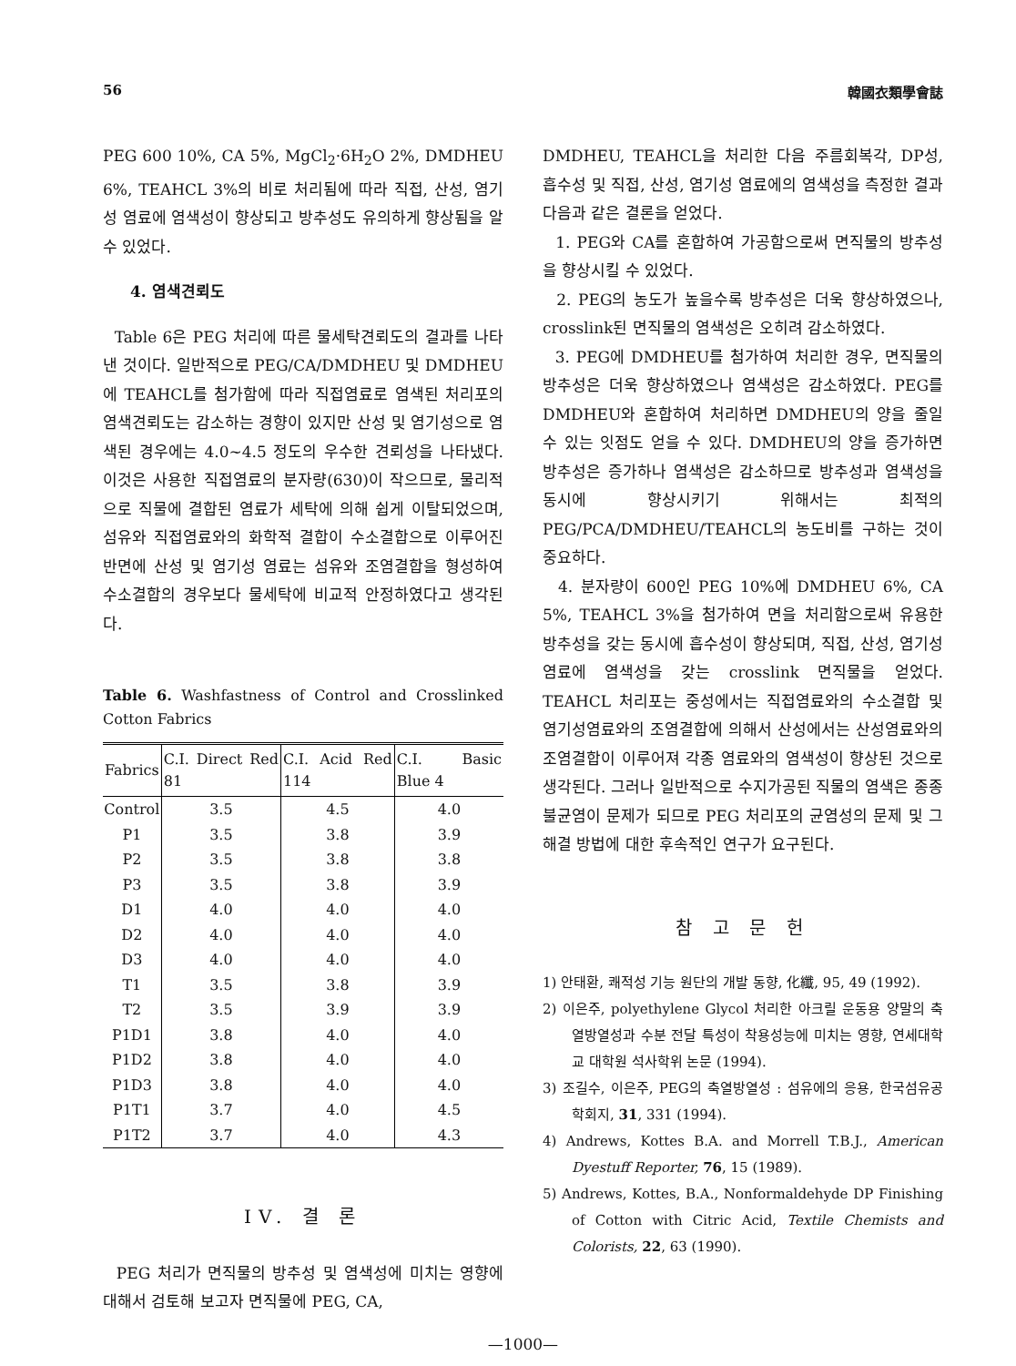56 韓國衣類學會誌
PEG 600 10%, CA 5%, MgCl<sub>2</sub>·6H<sub>2</sub>O 2%, DMDHEU 6%, TEAHCL 3%의 비로 처리됨에 따라 직접, 산성, 염기성 염료에 염색성이 향상되고 방추성도 유의하게 향상됨을 알 수 있었다.
4. 염색견뢰도
Table 6은 PEG 처리에 따른 물세탁견뢰도의 결과를 나타낸 것이다. 일반적으로 PEG/CA/DMDHEU 및 DMDHEU에 TEAHCL를 첨가함에 따라 직접염료로 염색된 처리포의 염색견뢰도는 감소하는 경향이 있지만 산성 및 염기성으로 염색된 경우에는 4.0~4.5 정도의 우수한 견뢰성을 나타냈다. 이것은 사용한 직접염료의 분자량(630)이 작으므로, 물리적으로 직물에 결합된 염료가 세탁에 의해 쉽게 이탈되었으며, 섬유와 직접염료와의 화학적 결합이 수소결합으로 이루어진 반면에 산성 및 염기성 염료는 섬유와 조염결합을 형성하여 수소결합의 경우보다 물세탁에 비교적 안정하였다고 생각된다.
Table 6. Washfastness of Control and Crosslinked Cotton Fabrics
| Fabrics | C.I. Direct Red 81 | C.I. Acid Red 114 | C.I. Basic Blue 4 |
| --- | --- | --- | --- |
| Control | 3.5 | 4.5 | 4.0 |
| P1 | 3.5 | 3.8 | 3.9 |
| P2 | 3.5 | 3.8 | 3.8 |
| P3 | 3.5 | 3.8 | 3.9 |
| D1 | 4.0 | 4.0 | 4.0 |
| D2 | 4.0 | 4.0 | 4.0 |
| D3 | 4.0 | 4.0 | 4.0 |
| T1 | 3.5 | 3.8 | 3.9 |
| T2 | 3.5 | 3.9 | 3.9 |
| P1D1 | 3.8 | 4.0 | 4.0 |
| P1D2 | 3.8 | 4.0 | 4.0 |
| P1D3 | 3.8 | 4.0 | 4.0 |
| P1T1 | 3.7 | 4.0 | 4.5 |
| P1T2 | 3.7 | 4.0 | 4.3 |
IV. 결 론
PEG 처리가 면직물의 방추성 및 염색성에 미치는 영향에 대해서 검토해 보고자 면직물에 PEG, CA,
DMDHEU, TEAHCL을 처리한 다음 주름회복각, DP성, 흡수성 및 직접, 산성, 염기성 염료에의 염색성을 측정한 결과 다음과 같은 결론을 얻었다.
1. PEG와 CA를 혼합하여 가공함으로써 면직물의 방추성을 향상시킬 수 있었다.
2. PEG의 농도가 높을수록 방추성은 더욱 향상하였으나, crosslink된 면직물의 염색성은 오히려 감소하였다.
3. PEG에 DMDHEU를 첨가하여 처리한 경우, 면직물의 방추성은 더욱 향상하였으나 염색성은 감소하였다. PEG를 DMDHEU와 혼합하여 처리하면 DMDHEU의 양을 줄일 수 있는 잇점도 얻을 수 있다. DMDHEU의 양을 증가하면 방추성은 증가하나 염색성은 감소하므로 방추성과 염색성을 동시에 향상시키기 위해서는 최적의 PEG/PCA/DMDHEU/TEAHCL의 농도비를 구하는 것이 중요하다.
4. 분자량이 600인 PEG 10%에 DMDHEU 6%, CA 5%, TEAHCL 3%을 첨가하여 면을 처리함으로써 유용한 방추성을 갖는 동시에 흡수성이 향상되며, 직접, 산성, 염기성 염료에 염색성을 갖는 crosslink 면직물을 얻었다. TEAHCL 처리포는 중성에서는 직접염료와의 수소결합 및 염기성염료와의 조염결합에 의해서 산성에서는 산성염료와의 조염결합이 이루어져 각종 염료와의 염색성이 향상된 것으로 생각된다. 그러나 일반적으로 수지가공된 직물의 염색은 종종 불균염이 문제가 되므로 PEG 처리포의 균염성의 문제 및 그 해결 방법에 대한 후속적인 연구가 요구된다.
참 고 문 헌
1) 안태환, 쾌적성 기능 원단의 개발 동향, 化纖, 95, 49 (1992).
2) 이은주, polyethylene Glycol 처리한 아크릴 운동용 양말의 축열방열성과 수분 전달 특성이 착용성능에 미치는 영향, 연세대학교 대학원 석사학위 논문 (1994).
3) 조길수, 이은주, PEG의 축열방열성 : 섬유에의 응용, 한국섬유공학회지, 31, 331 (1994).
4) Andrews, Kottes B.A. and Morrell T.B.J., American Dyestuff Reporter, 76, 15 (1989).
5) Andrews, Kottes, B.A., Nonformaldehyde DP Finishing of Cotton with Citric Acid, Textile Chemists and Colorists, 22, 63 (1990).
—1000—